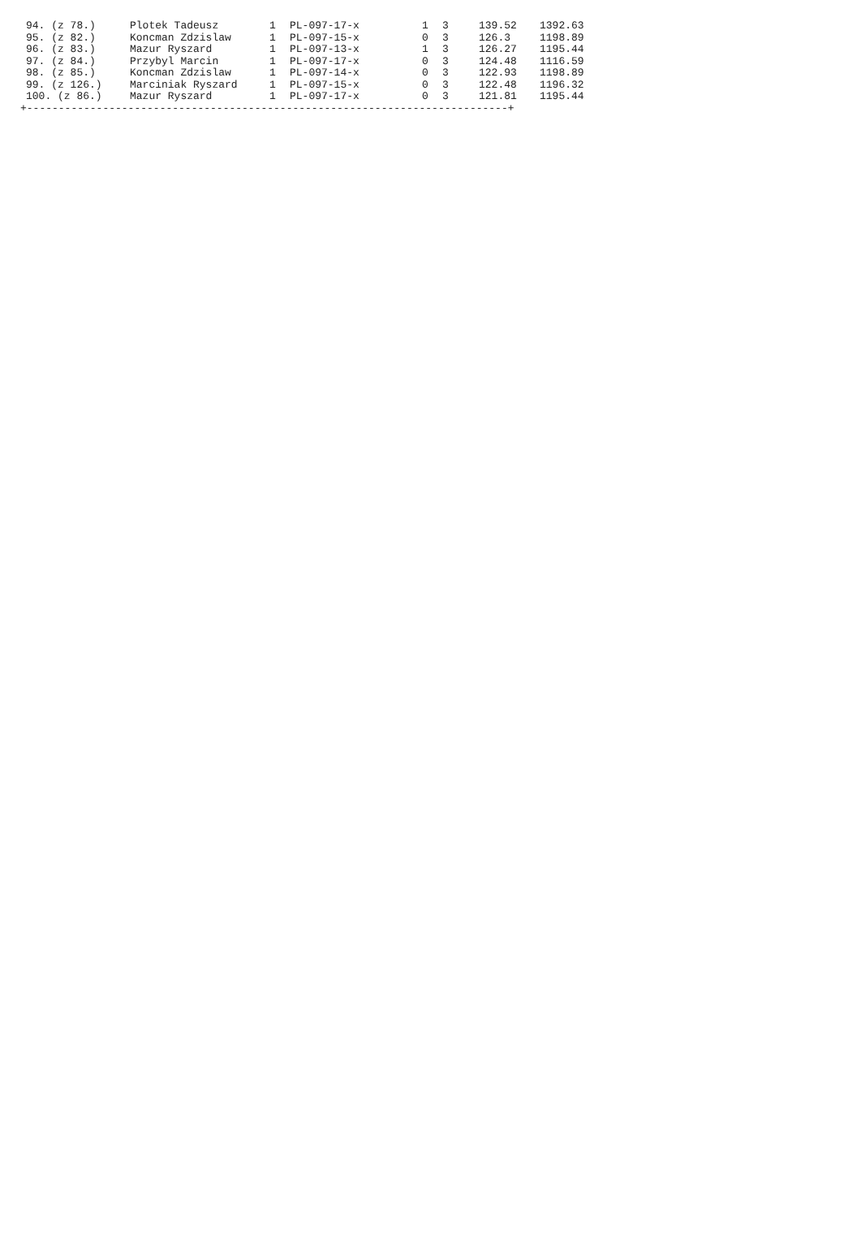| 94. (z 78.) | Plotek Tadeusz | 1 | PL-097-17-x | 1 | 3 | 139.52 | 1392.63 |
| 95. (z 82.) | Koncman Zdzislaw | 1 | PL-097-15-x | 0 | 3 | 126.3 | 1198.89 |
| 96. (z 83.) | Mazur Ryszard | 1 | PL-097-13-x | 1 | 3 | 126.27 | 1195.44 |
| 97. (z 84.) | Przybyl Marcin | 1 | PL-097-17-x | 0 | 3 | 124.48 | 1116.59 |
| 98. (z 85.) | Koncman Zdzislaw | 1 | PL-097-14-x | 0 | 3 | 122.93 | 1198.89 |
| 99. (z 126.) | Marciniak Ryszard | 1 | PL-097-15-x | 0 | 3 | 122.48 | 1196.32 |
| 100. (z 86.) | Mazur Ryszard | 1 | PL-097-17-x | 0 | 3 | 121.81 | 1195.44 |
+----------------------------------------------------------------------------+